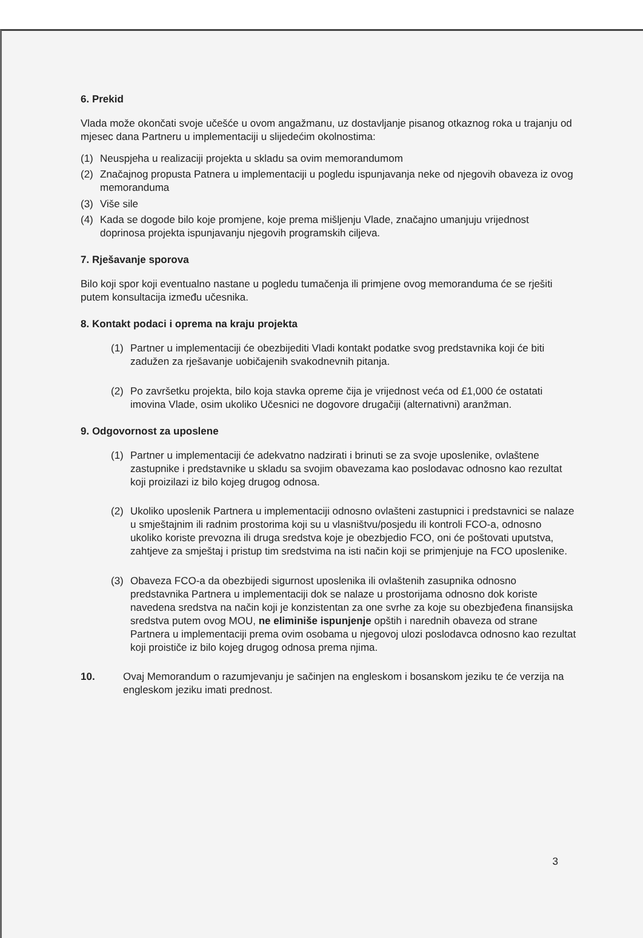6. Prekid
Vlada može okončati svoje učešće u ovom angažmanu, uz dostavljanje pisanog otkaznog roka u trajanju od mjesec dana Partneru u implementaciji u slijedećim okolnostima:
(1) Neuspjeha u realizaciji projekta u skladu sa ovim memorandumom
(2) Značajnog propusta Patnera u implementaciji u pogledu ispunjavanja neke od njegovih obaveza iz ovog memoranduma
(3) Više sile
(4) Kada se dogode bilo koje promjene, koje prema mišljenju Vlade, značajno umanjuju vrijednost doprinosa projekta ispunjavanju njegovih programskih ciljeva.
7. Rješavanje sporova
Bilo koji spor koji eventualno nastane u pogledu tumačenja ili primjene ovog memoranduma će se rješiti putem konsultacija između učesnika.
8. Kontakt podaci i oprema na kraju projekta
(1) Partner u implementaciji će obezbijediti Vladi kontakt podatke svog predstavnika koji će biti zadužen za rješavanje uobičajenih svakodnevnih pitanja.
(2) Po završetku projekta, bilo koja stavka opreme čija je vrijednost veća od £1,000 će ostatati imovina Vlade, osim ukoliko Učesnici ne dogovore drugačiji (alternativni) aranžman.
9. Odgovornost za uposlene
(1) Partner u implementaciji će adekvatno nadzirati i brinuti se za svoje uposlenike, ovlaštene zastupnike i predstavnike u skladu sa svojim obavezama kao poslodavac odnosno kao rezultat koji proizilazi iz bilo kojeg drugog odnosa.
(2) Ukoliko uposlenik Partnera u implementaciji odnosno ovlašteni zastupnici i predstavnici se nalaze u smještajnim ili radnim prostorima koji su u vlasništvu/posjedu ili kontroli FCO-a, odnosno ukoliko koriste prevozna ili druga sredstva koje je obezbjedio FCO, oni će poštovati uputstva, zahtjeve za smještaj i pristup tim sredstvima na isti način koji se primjenjuje na FCO uposlenike.
(3) Obaveza FCO-a da obezbijedi sigurnost uposlenika ili ovlaštenih zasupnika odnosno predstavnika Partnera u implementaciji dok se nalaze u prostorijama odnosno dok koriste navedena sredstva na način koji je konzistentan za one svrhe za koje su obezbjeđena finansijska sredstva putem ovog MOU, ne eliminiše ispunjenje opštih i narednih obaveza od strane Partnera u implementaciji prema ovim osobama u njegovoj ulozi poslodavca odnosno kao rezultat koji proističe iz bilo kojeg drugog odnosa prema njima.
10. Ovaj Memorandum o razumjevanju je sačinjen na engleskom i bosanskom jeziku te će verzija na engleskom jeziku imati prednost.
3